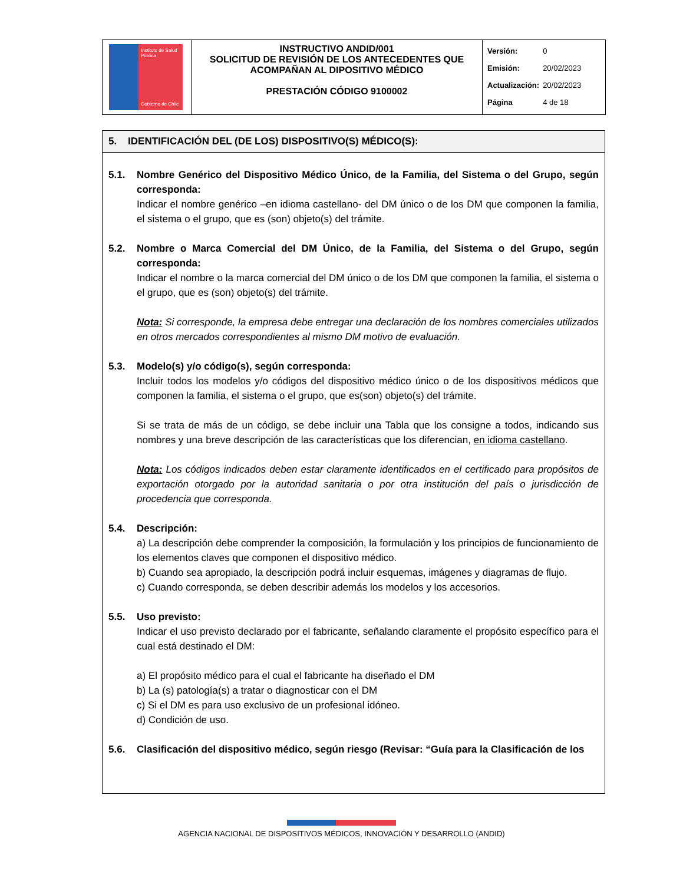| Instituto de Salud Pública Gobierno de Chile | INSTRUCTIVO ANDID/001 SOLICITUD DE REVISIÓN DE LOS ANTECEDENTES QUE ACOMPAÑAN AL DIPOSITIVO MÉDICO PRESTACIÓN CÓDIGO 9100002 | / Versión: / 0 / / Emisión: / 20/02/2023 / / Actualización: / 20/02/2023 / / Página / 4 de 18 / |
5. IDENTIFICACIÓN DEL (DE LOS) DISPOSITIVO(S) MÉDICO(S):
5.1. Nombre Genérico del Dispositivo Médico Único, de la Familia, del Sistema o del Grupo, según corresponda:
Indicar el nombre genérico –en idioma castellano- del DM único o de los DM que componen la familia, el sistema o el grupo, que es (son) objeto(s) del trámite.
5.2. Nombre o Marca Comercial del DM Único, de la Familia, del Sistema o del Grupo, según corresponda:
Indicar el nombre o la marca comercial del DM único o de los DM que componen la familia, el sistema o el grupo, que es (son) objeto(s) del trámite.
Nota: Si corresponde, la empresa debe entregar una declaración de los nombres comerciales utilizados en otros mercados correspondientes al mismo DM motivo de evaluación.
5.3. Modelo(s) y/o código(s), según corresponda:
Incluir todos los modelos y/o códigos del dispositivo médico único o de los dispositivos médicos que componen la familia, el sistema o el grupo, que es(son) objeto(s) del trámite.
Si se trata de más de un código, se debe incluir una Tabla que los consigne a todos, indicando sus nombres y una breve descripción de las características que los diferencian, en idioma castellano.
Nota: Los códigos indicados deben estar claramente identificados en el certificado para propósitos de exportación otorgado por la autoridad sanitaria o por otra institución del país o jurisdicción de procedencia que corresponda.
5.4. Descripción:
a) La descripción debe comprender la composición, la formulación y los principios de funcionamiento de los elementos claves que componen el dispositivo médico.
b) Cuando sea apropiado, la descripción podrá incluir esquemas, imágenes y diagramas de flujo.
c) Cuando corresponda, se deben describir además los modelos y los accesorios.
5.5. Uso previsto:
Indicar el uso previsto declarado por el fabricante, señalando claramente el propósito específico para el cual está destinado el DM:
a) El propósito médico para el cual el fabricante ha diseñado el DM
b) La (s) patología(s) a tratar o diagnosticar con el DM
c) Si el DM es para uso exclusivo de un profesional idóneo.
d) Condición de uso.
5.6. Clasificación del dispositivo médico, según riesgo (Revisar: “Guía para la Clasificación de los
AGENCIA NACIONAL DE DISPOSITIVOS MÉDICOS, INNOVACIÓN Y DESARROLLO (ANDID)